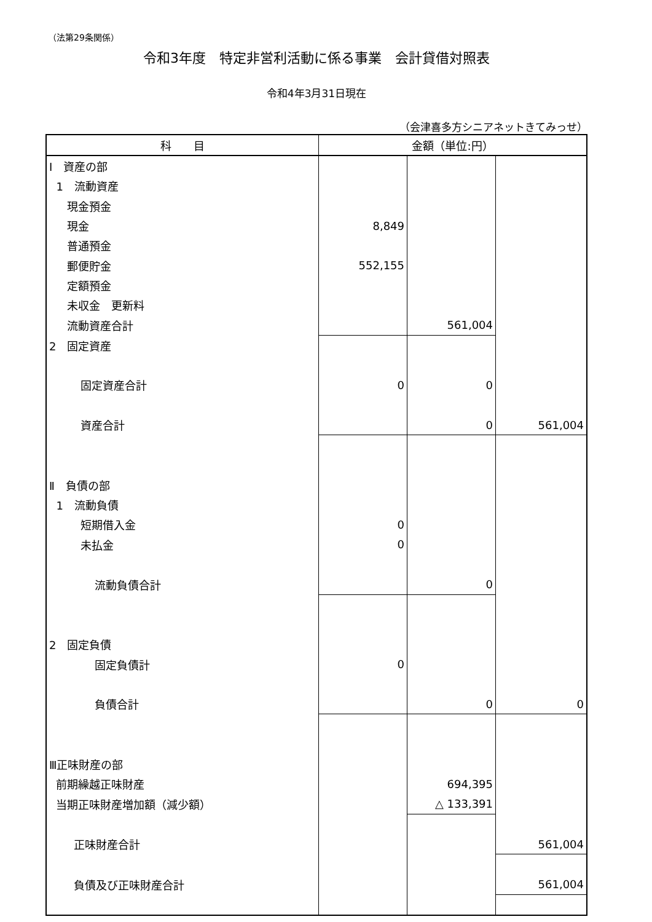（法第29条関係）
令和3年度　特定非営利活動に係る事業　会計貸借対照表
令和4年3月31日現在
（会津喜多方シニアネットきてみっせ）
| 科 目 | 金額（単位:円） | | |
| --- | --- | --- | --- |
| Ⅰ 資産の部 | | | |
| 1 流動資産 | | | |
| 現金預金 | | | |
| 現金 | 8,849 | | |
| 普通預金 | | | |
| 郵便貯金 | 552,155 | | |
| 定額預金 | | | |
| 未収金 更新料 | | | |
| 流動資産合計 | | 561,004 | |
| 2 固定資産 | | | |
| 固定資産合計 | 0 | 0 | |
| 資産合計 | | 0 | 561,004 |
| Ⅱ 負債の部 | | | |
| 1 流動負債 | | | |
| 短期借入金 | 0 | | |
| 未払金 | 0 | | |
| 流動負債合計 | | 0 | |
| 2 固定負債 | | | |
| 固定負債計 | 0 | | |
| 負債合計 | | 0 | 0 |
| Ⅲ正味財産の部 | | | |
| 前期繰越正味財産 | | 694,395 | |
| 当期正味財産増加額（減少額） | | △ 133,391 | |
| 正味財産合計 | | | 561,004 |
| 負債及び正味財産合計 | | | 561,004 |